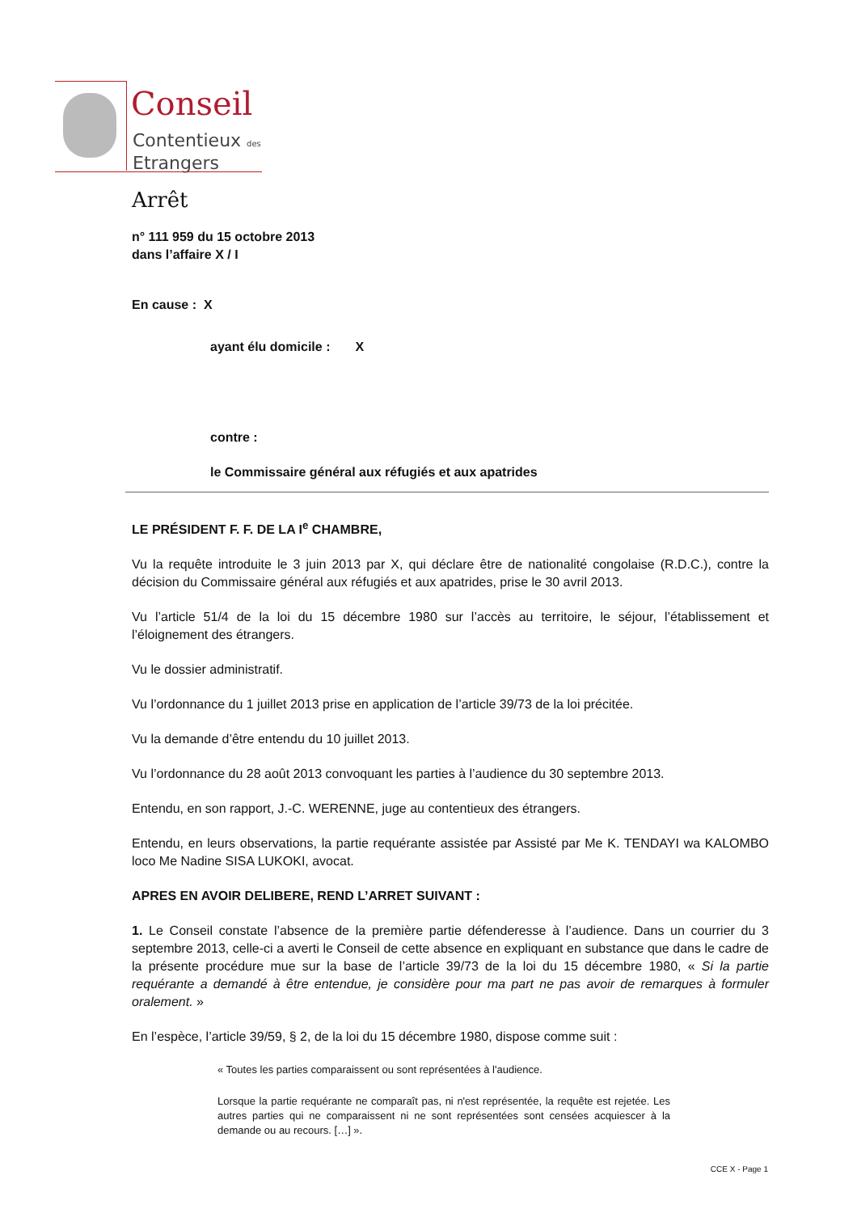Conseil
Contentieux des
Etrangers
Arrêt
n° 111 959 du 15 octobre 2013
dans l’affaire X / I
En cause : X
ayant élu domicile : X
contre :
le Commissaire général aux réfugiés et aux apatrides
LE PRÉSIDENT F. F. DE LA I<sup>e</sup> CHAMBRE,
Vu la requête introduite le 3 juin 2013 par X, qui déclare être de nationalité congolaise (R.D.C.), contre la décision du Commissaire général aux réfugiés et aux apatrides, prise le 30 avril 2013.
Vu l’article 51/4 de la loi du 15 décembre 1980 sur l’accès au territoire, le séjour, l’établissement et l’éloignement des étrangers.
Vu le dossier administratif.
Vu l’ordonnance du 1 juillet 2013 prise en application de l’article 39/73 de la loi précitée.
Vu la demande d’être entendu du 10 juillet 2013.
Vu l’ordonnance du 28 août 2013 convoquant les parties à l’audience du 30 septembre 2013.
Entendu, en son rapport, J.-C. WERENNE, juge au contentieux des étrangers.
Entendu, en leurs observations, la partie requérante assistée par Assisté par Me K. TENDAYI wa KALOMBO loco Me Nadine SISA LUKOKI, avocat.
APRES EN AVOIR DELIBERE, REND L’ARRET SUIVANT :
1. Le Conseil constate l’absence de la première partie défenderesse à l’audience. Dans un courrier du 3 septembre 2013, celle-ci a averti le Conseil de cette absence en expliquant en substance que dans le cadre de la présente procédure mue sur la base de l’article 39/73 de la loi du 15 décembre 1980, « Si la partie requérante a demandé à être entendue, je considère pour ma part ne pas avoir de remarques à formuler oralement. »
En l’espèce, l’article 39/59, § 2, de la loi du 15 décembre 1980, dispose comme suit :
« Toutes les parties comparaissent ou sont représentées à l'audience.
Lorsque la partie requérante ne comparaît pas, ni n'est représentée, la requête est rejetée. Les autres parties qui ne comparaissent ni ne sont représentées sont censées acquiescer à la demande ou au recours. […] ».
CCE X - Page 1